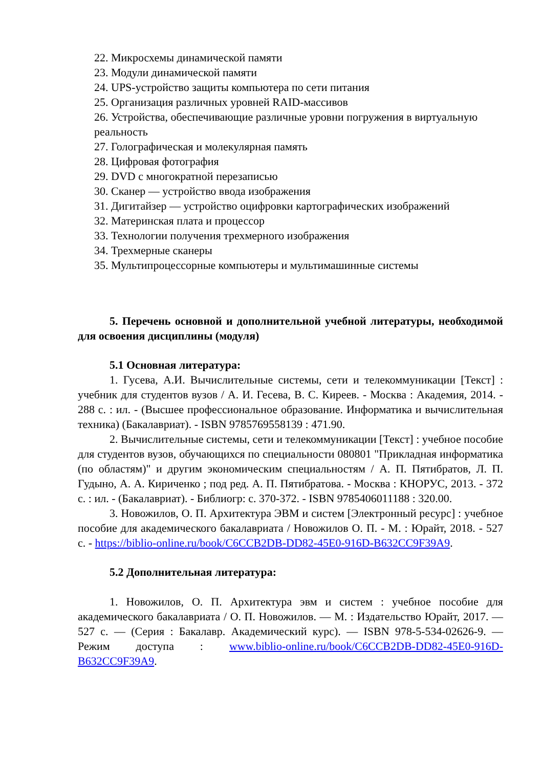22. Микросхемы динамической памяти
23. Модули динамической памяти
24. UPS-устройство защиты компьютера по сети питания
25. Организация различных уровней RAID-массивов
26. Устройства, обеспечивающие различные уровни погружения в виртуальную реальность
27. Голографическая и молекулярная память
28. Цифровая фотография
29. DVD с многократной перезаписью
30. Сканер — устройство ввода изображения
31. Дигитайзер — устройство оцифровки картографических изображений
32. Материнская плата и процессор
33. Технологии получения трехмерного изображения
34. Трехмерные сканеры
35. Мультипроцессорные компьютеры и мультимашинные системы
5. Перечень основной и дополнительной учебной литературы, необходимой для освоения дисциплины (модуля)
5.1 Основная литература:
1. Гусева, А.И. Вычислительные системы, сети и телекоммуникации [Текст] : учебник для студентов вузов / А. И. Гесева, В. С. Киреев. - Москва : Академия, 2014. - 288 с. : ил. - (Высшее профессиональное образование. Информатика и вычислительная техника) (Бакалавриат). - ISBN 9785769558139 : 471.90.
2. Вычислительные системы, сети и телекоммуникации [Текст] : учебное пособие для студентов вузов, обучающихся по специальности 080801 "Прикладная информатика (по областям)" и другим экономическим специальностям / А. П. Пятибратов, Л. П. Гудыно, А. А. Кириченко ; под ред. А. П. Пятибратова. - Москва : КНОРУС, 2013. - 372 с. : ил. - (Бакалавриат). - Библиогр: с. 370-372. - ISBN 9785406011188 : 320.00.
3. Новожилов, О. П. Архитектура ЭВМ и систем [Электронный ресурс] : учебное пособие для академического бакалавриата / Новожилов О. П. - М. : Юрайт, 2018. - 527 с. - https://biblio-online.ru/book/C6CCB2DB-DD82-45E0-916D-B632CC9F39A9.
5.2 Дополнительная литература:
1. Новожилов, О. П. Архитектура эвм и систем : учебное пособие для академического бакалавриата / О. П. Новожилов. — М. : Издательство Юрайт, 2017. — 527 с. — (Серия : Бакалавр. Академический курс). — ISBN 978-5-534-02626-9. — Режим доступа : www.biblio-online.ru/book/C6CCB2DB-DD82-45E0-916D-B632CC9F39A9.